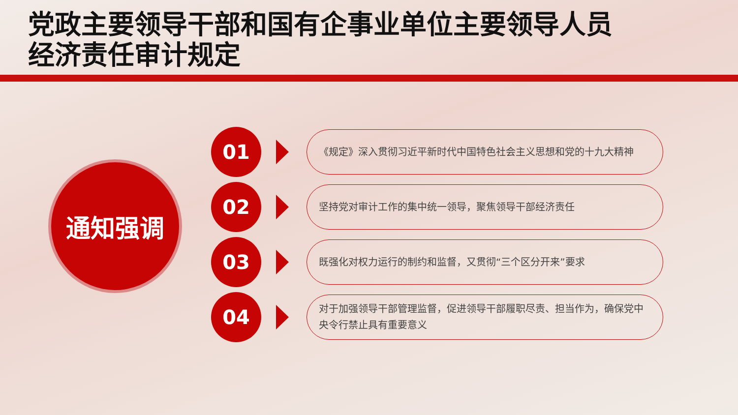党政主要领导干部和国有企事业单位主要领导人员
经济责任审计规定
通知强调
01
《规定》深入贯彻习近平新时代中国特色社会主义思想和党的十九大精神
02
坚持党对审计工作的集中统一领导，聚焦领导干部经济责任
03
既强化对权力运行的制约和监督，又贯彻“三个区分开来”要求
04
对于加强领导干部管理监督，促进领导干部履职尽责、担当作为，确保党中央令行禁止具有重要意义